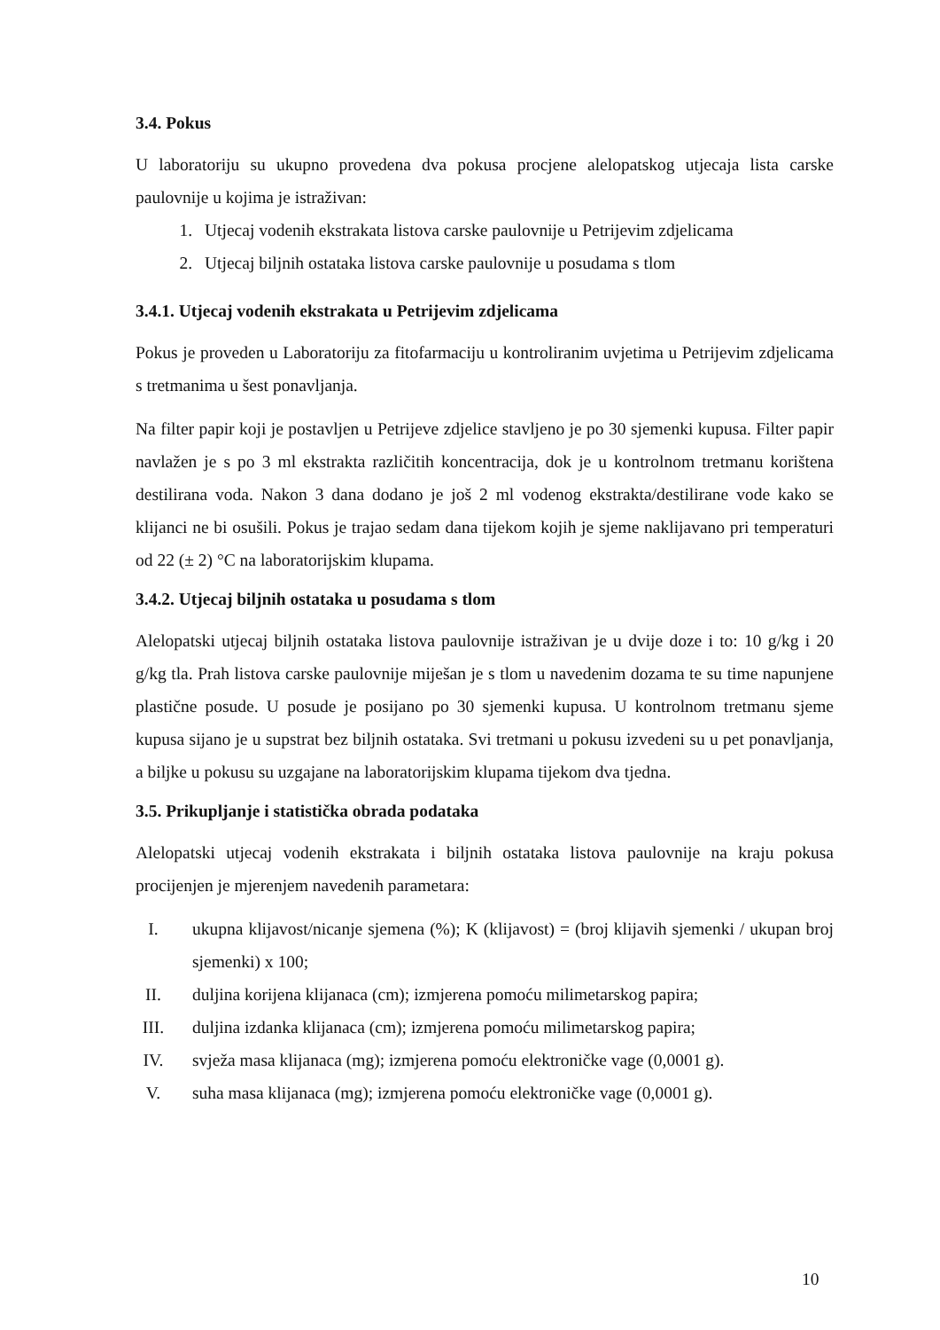3.4. Pokus
U laboratoriju su ukupno provedena dva pokusa procjene alelopatskog utjecaja lista carske paulovnije u kojima je istraživan:
1. Utjecaj vodenih ekstrakata listova carske paulovnije u Petrijevim zdjelicama
2. Utjecaj biljnih ostataka listova carske paulovnije u posudama s tlom
3.4.1. Utjecaj vodenih ekstrakata u Petrijevim zdjelicama
Pokus je proveden u Laboratoriju za fitofarmaciju u kontroliranim uvjetima u Petrijevim zdjelicama s tretmanima u šest ponavljanja.
Na filter papir koji je postavljen u Petrijeve zdjelice stavljeno je po 30 sjemenki kupusa. Filter papir navlažen je s po 3 ml ekstrakta različitih koncentracija, dok je u kontrolnom tretmanu korištena destilirana voda. Nakon 3 dana dodano je još 2 ml vodenog ekstrakta/destilirane vode kako se klijanci ne bi osušili. Pokus je trajao sedam dana tijekom kojih je sjeme naklijavano pri temperaturi od 22 (± 2) °C na laboratorijskim klupama.
3.4.2. Utjecaj biljnih ostataka u posudama s tlom
Alelopatski utjecaj biljnih ostataka listova paulovnije istraživan je u dvije doze i to: 10 g/kg i 20 g/kg tla. Prah listova carske paulovnije miješan je s tlom u navedenim dozama te su time napunjene plastične posude. U posude je posijano po 30 sjemenki kupusa. U kontrolnom tretmanu sjeme kupusa sijano je u supstrat bez biljnih ostataka. Svi tretmani u pokusu izvedeni su u pet ponavljanja, a biljke u pokusu su uzgajane na laboratorijskim klupama tijekom dva tjedna.
3.5. Prikupljanje i statistička obrada podataka
Alelopatski utjecaj vodenih ekstrakata i biljnih ostataka listova paulovnije na kraju pokusa procijenjen je mjerenjem navedenih parametara:
I. ukupna klijavost/nicanje sjemena (%); K (klijavost) = (broj klijavih sjemenki / ukupan broj sjemenki) x 100;
II. duljina korijena klijanaca (cm); izmjerena pomoću milimetarskog papira;
III. duljina izdanka klijanaca (cm); izmjerena pomoću milimetarskog papira;
IV. svježa masa klijanaca (mg); izmjerena pomoću elektroničke vage (0,0001 g).
V. suha masa klijanaca (mg); izmjerena pomoću elektroničke vage (0,0001 g).
10